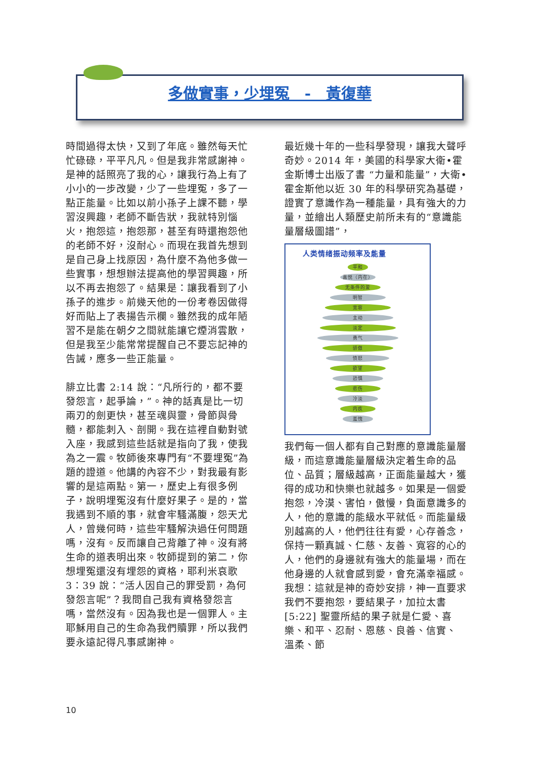多做實事，少埋冤　-　黃復華
時間過得太快，又到了年底。雖然每天忙忙碌碌，平平凡凡。但是我非常感謝神。是神的話照亮了我的心，讓我行為上有了小小的一步改變，少了一些埋冤，多了一點正能量。比如以前小孫子上課不聽，學習沒興趣，老師不斷告狀，我就特別惱火，抱怨這，抱怨那，甚至有時還抱怨他的老師不好，沒耐心。而現在我首先想到是自己身上找原因，為什麼不為他多做一些實事，想想辦法提高他的學習興趣，所以不再去抱怨了。結果是：讓我看到了小孫子的進步。前幾天他的一份考卷因做得好而貼上了表揚告示欄。雖然我的成年陋習不是能在朝夕之間就能讓它煙消雲散，但是我至少能常常提醒自己不要忘記神的告誡，應多一些正能量。
腓立比書 2:14 說：“凡所行的，都不要發怨言，起爭論，”。神的話真是比一切兩刃的劍更快，甚至魂與靈，骨節與骨髓，都能刺入、剖開。我在這裡自動對號入座，我感到這些話就是指向了我，使我為之一震。牧師後來專門有“不要埋冤”為題的證道。他講的內容不少，對我最有影響的是這兩點。第一，歷史上有很多例子，說明埋冤沒有什麼好果子。是的，當我遇到不順的事，就會牢騷滿腹，怨天尤人，曾幾何時，這些牢騷解決過任何問題嗎，沒有。反而讓自己背離了神。沒有將生命的道表明出來。牧師提到的第二，你想埋冤還沒有埋怨的資格，耶利米哀歌 3：39 說：“活人因自己的罪受罰，為何發怨言呢”？我問自己我有資格發怨言嗎，當然沒有。因為我也是一個罪人。主耶穌用自己的生命為我們贖罪，所以我們要永遠記得凡事感謝神。
最近幾十年的一些科學發現，讓我大聲呼奇妙。2014 年，美國的科學家大衛•霍金斯博士出版了書 “力量和能量”，大衛•霍金斯他以近 30 年的科學研究為基礎，證實了意識作為一種能量，具有強大的力量，並繪出人類歷史前所未有的“意識能量層級圖譜”，
人类情绪振动频率及能量
平和
喜悦（内在）
无条件的爱
明智
宽容
主动
淡定
勇气
骄傲
愤怒
欲望
恐惧
悲伤
冷淡
内疚
羞愧
我們每一個人都有自己對應的意識能量層級，而這意識能量層級決定着生命的品位、品質；層級越高，正面能量越大，獲得的成功和快樂也就越多。如果是一個愛抱怨，冷漠、害怕，傲慢，負面意識多的人，他的意識的能級水平就低。而能量級別越高的人，他們往往有愛，心存善念，保持一顆真誠、仁慈、友善、寬容的心的人，他們的身邊就有強大的能量場，而在他身邊的人就會感到愛，會充滿幸福感。我想：這就是神的奇妙安排，神一直要求我們不要抱怨，要結果子，加拉太書[5:22] 聖靈所結的果子就是仁愛、喜樂、和平、忍耐、恩慈、良善、信實、 溫柔、節
10